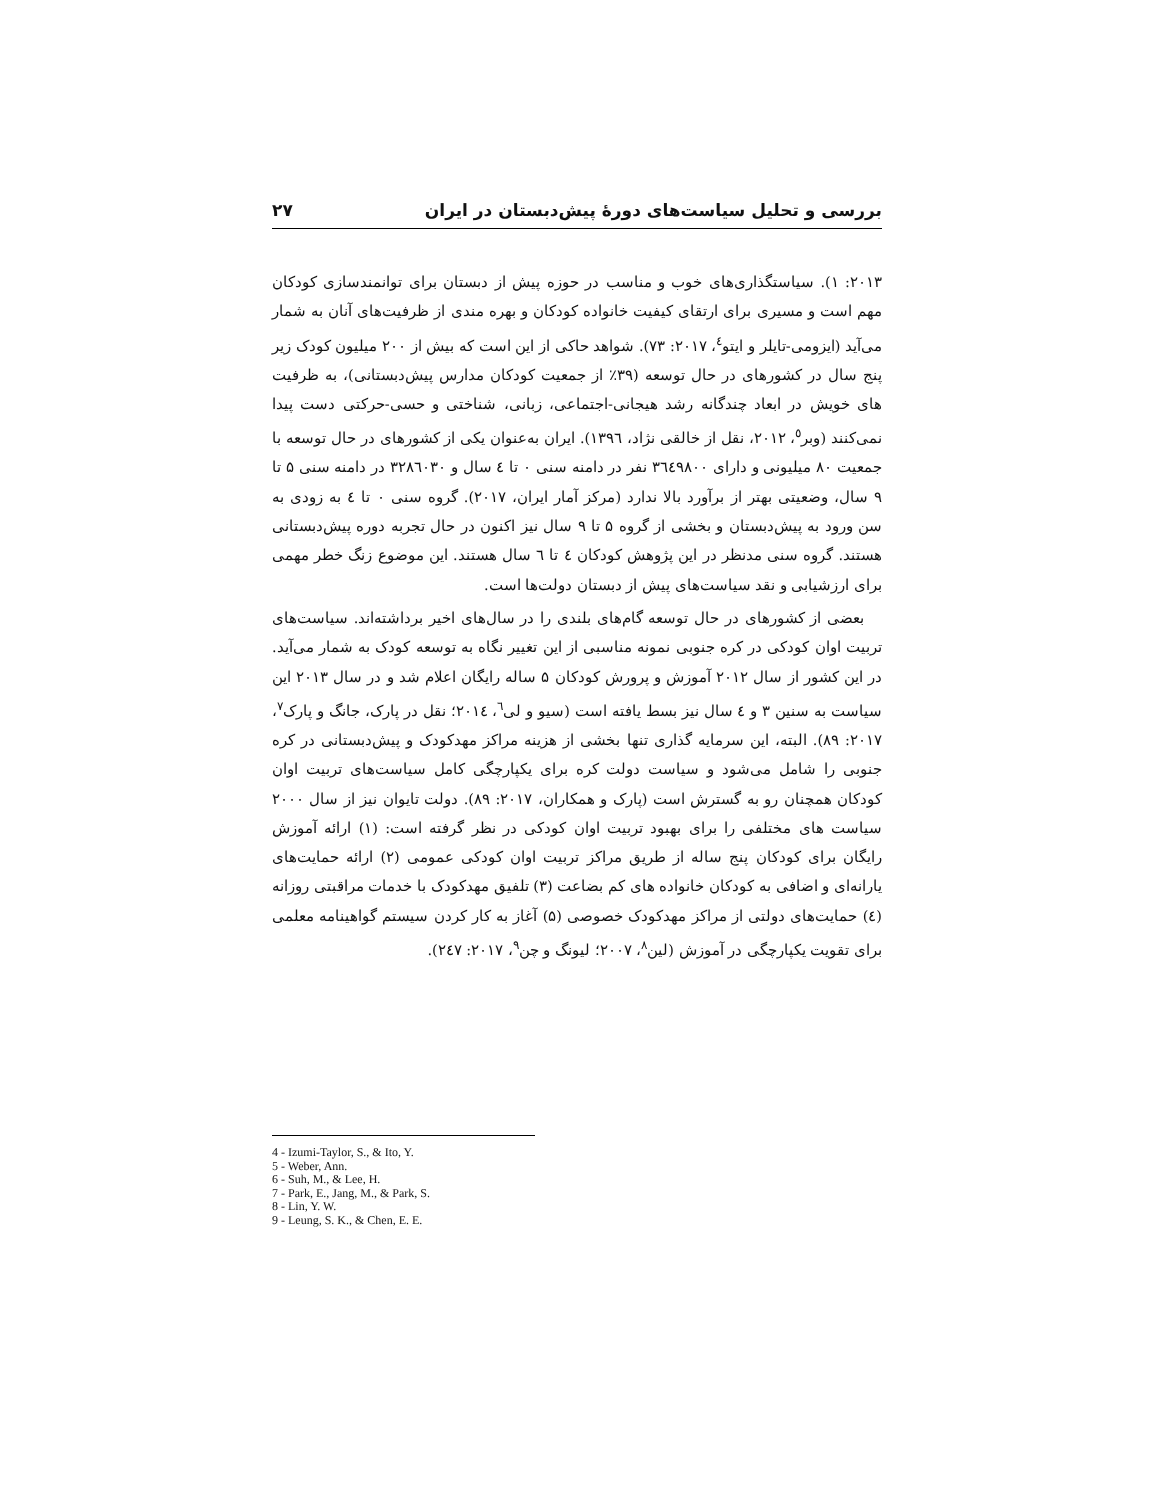بررسی و تحلیل سیاست‌های دورهٔ پیش‌دبستان در ایران ۲۷
۲۰۱۳: ۱). سیاستگذاری‌های خوب و مناسب در حوزه پیش از دبستان برای توانمندسازی کودکان مهم است و مسیری برای ارتقای کیفیت خانواده کودکان و بهره مندی از ظرفیت‌های آنان به شمار می‌آید (ایزومی-تایلر و ایتو<sup>٤</sup>، ۲۰۱۷: ۷۳). شواهد حاکی از این است که بیش از ۲۰۰ میلیون کودک زیر پنج سال در کشورهای در حال توسعه (۳۹٪ از جمعیت کودکان مدارس پیش‌دبستانی)، به ظرفیت های خویش در ابعاد چندگانه رشد هیجانی-اجتماعی، زبانی، شناختی و حسی-حرکتی دست پیدا نمی‌کنند (وبر<sup>٥</sup>، ۲۰۱۲، نقل از خالقی نژاد، ۱۳۹٦). ایران به‌عنوان یکی از کشورهای در حال توسعه با جمعیت ۸۰ میلیونی و دارای ۳٦٤۹۸۰۰ نفر در دامنه سنی ۰ تا ٤ سال و ۳۲۸٦۰۳۰ در دامنه سنی ۵ تا ۹ سال، وضعیتی بهتر از برآورد بالا ندارد (مرکز آمار ایران، ۲۰۱۷). گروه سنی ۰ تا ٤ به زودی به سن ورود به پیش‌دبستان و بخشی از گروه ۵ تا ۹ سال نیز اکنون در حال تجربه دوره پیش‌دبستانی هستند. گروه سنی مدنظر در این پژوهش کودکان ٤ تا ٦ سال هستند. این موضوع زنگ خطر مهمی برای ارزشیابی و نقد سیاست‌های پیش از دبستان دولت‌ها است.
بعضی از کشورهای در حال توسعه گام‌های بلندی را در سال‌های اخیر برداشته‌اند. سیاست‌های تربیت اوان کودکی در کره جنوبی نمونه مناسبی از این تغییر نگاه به توسعه کودک به شمار می‌آید. در این کشور از سال ۲۰۱۲ آموزش و پرورش کودکان ۵ ساله رایگان اعلام شد و در سال ۲۰۱۳ این سیاست به سنین ۳ و ٤ سال نیز بسط یافته است (سیو و لی<sup>٦</sup>، ۲۰۱٤؛ نقل در پارک، جانگ و پارک<sup>۷</sup>، ۲۰۱۷: ۸۹). البته، این سرمایه گذاری تنها بخشی از هزینه مراکز مهدکودک و پیش‌دبستانی در کره جنوبی را شامل می‌شود و سیاست دولت کره برای یکپارچگی کامل سیاست‌های تربیت اوان کودکان همچنان رو به گسترش است (پارک و همکاران، ۲۰۱۷: ۸۹). دولت تایوان نیز از سال ۲۰۰۰ سیاست های مختلفی را برای بهبود تربیت اوان کودکی در نظر گرفته است: (۱) ارائه آموزش رایگان برای کودکان پنج ساله از طریق مراکز تربیت اوان کودکی عمومی (۲) ارائه حمایت‌های یارانه‌ای و اضافی به کودکان خانواده های کم بضاعت (۳) تلفیق مهدکودک با خدمات مراقبتی روزانه (٤) حمایت‌های دولتی از مراکز مهدکودک خصوصی (۵) آغاز به کار کردن سیستم گواهینامه معلمی برای تقویت یکپارچگی در آموزش (لین<sup>۸</sup>، ۲۰۰۷؛ لیونگ و چن<sup>۹</sup>، ۲۰۱۷: ۲٤۷).
4 - Izumi-Taylor, S., & Ito, Y.
5 - Weber, Ann.
6 - Suh, M., & Lee, H.
7 - Park, E., Jang, M., & Park, S.
8 - Lin, Y. W.
9 - Leung, S. K., & Chen, E. E.